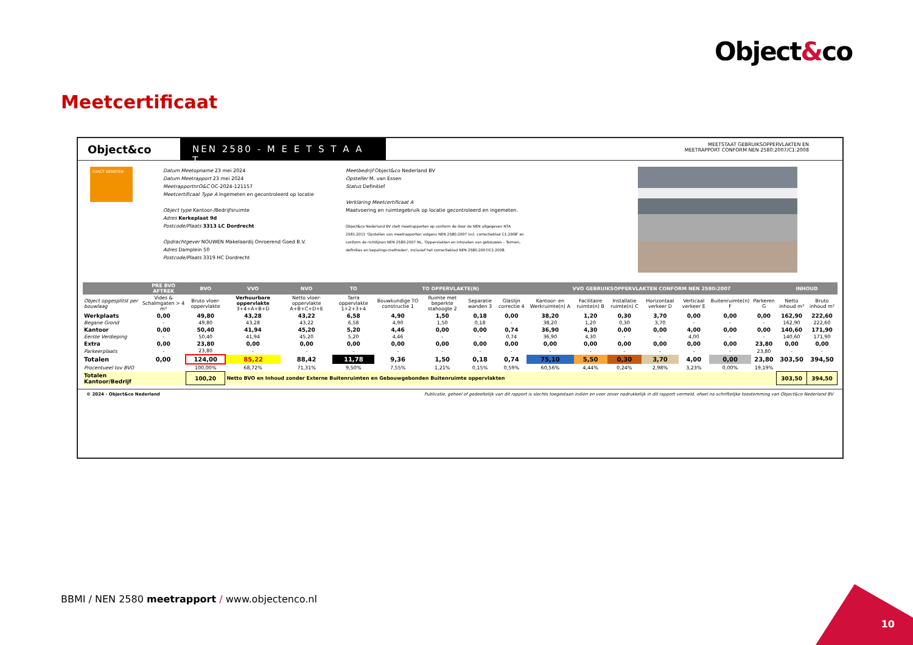Object&co
Meetcertificaat
Object&co
NEN 2580 - M E E T S T A A T
MEETSTAAT GEBRUIKSOPPERVLAKTEN EN
MEETRAPPORT CONFORM NEN 2580:2007/C1:2008
EXACT GEMETEN
Datum Meetopname 23 mei 2024
Datum Meetrapport 23 mei 2024
MeetrapportnrO&C OC-2024-121157
Meetcertificaat Type A Ingemeten en gecontroleerd op locatie
Object type Kantoor-/Bedrijfsruimte
Adres Kerkeplaat 9d
Postcode/Plaats 3313 LC Dordrecht
Opdrachtgever NOUWEN Makelaardij Onroerend Goed B.V.
Adres Damplein 50
Postcode/Plaats 3319 HC Dordrecht
Meetbedrijf Object&co Nederland BV
Opsteller M. van Essen
Status Definitief
Verklaring Meetcertificaat A
Maatvoering en ruimtegebruik op locatie gecontroleerd en ingemeten.
Object&co Nederland BV stelt meetrapporten op conform de door de NEN uitgegeven NTA 2581:2011 'Opstellen van meetrapporten volgens NEN 2580:2007 incl. correctieblad C1:2008' en conform de richtlijnen NEN 2580:2007 NL, 'Oppervlakten en inhouden van gebouwen – Termen, definities en bepalings-methoden', inclusief het correctieblad NEN 2580:2007/C1:2008.
| | PRE BVO AFTREK | BVO | VVO | NVO | TO | TO OPPERVLAKTE(N) | | | | VVO GEBRUIKSOPPERVLAKTEN CONFORM NEN 2580:2007 | | | | | | | INHOUD | |
| --- | --- | --- | --- | --- | --- | --- | --- | --- | --- | --- | --- | --- | --- | --- | --- | --- | --- | --- |
| Object opgesplitst per bouwlaag | Vides & Schalmgaten > 4 m² | Bruto vloer-oppervlakte | Verhuurbare oppervlakte 3+4+A+B+D | Netto vloer-oppervlakte A+B+C+D+E | Tarra oppervlakte 1+2+3+4 | Bouwkundige TO constructie 1 | Ruimte met beperkte stahoogte 2 | Separatie wanden 3 | Glaslijn correctie 4 | Kantoor- en Werkruimte(n) A | Facilitaire ruimte(n) B | Installatie ruimte(n) C | Horizontaal verkeer D | Verticaal verkeer E | Buitenruimte(n) F | Parkeren G | Netto inhoud m³ | Bruto inhoud m³ |
| Werkplaats | 0,00 | 49,80 | 43,28 | 43,22 | 6,58 | 4,90 | 1,50 | 0,18 | 0,00 | 38,20 | 1,20 | 0,30 | 3,70 | 0,00 | 0,00 | 0,00 | 162,90 | 222,60 |
| Begane Grond | - | 49,80 | 43,28 | 43,22 | 6,58 | 4,90 | 1,50 | 0,18 | - | 38,20 | 1,20 | 0,30 | 3,70 | - | - | - | 162,90 | 222,60 |
| Kantoor | 0,00 | 50,40 | 41,94 | 45,20 | 5,20 | 4,46 | 0,00 | 0,00 | 0,74 | 36,90 | 4,30 | 0,00 | 0,00 | 4,00 | 0,00 | 0,00 | 140,60 | 171,90 |
| Eerste Verdieping | - | 50,40 | 41,94 | 45,20 | 5,20 | 4,46 | - | - | 0,74 | 36,90 | 4,30 | - | - | 4,00 | - | - | 140,60 | 171,90 |
| Extra | 0,00 | 23,80 | 0,00 | 0,00 | 0,00 | 0,00 | 0,00 | 0,00 | 0,00 | 0,00 | 0,00 | 0,00 | 0,00 | 0,00 | 0,00 | 23,80 | 0,00 | 0,00 |
| Parkeerplaats | - | 23,80 | - | - | - | - | - | - | - | - | - | - | - | - | - | 23,80 | - | - |
| Totalen | 0,00 | 124,00 | 85,22 | 88,42 | 11,78 | 9,36 | 1,50 | 0,18 | 0,74 | 75,10 | 5,50 | 0,30 | 3,70 | 4,00 | 0,00 | 23,80 | 303,50 | 394,50 |
| Procentueel tov BVO | | 100,00% | 68,72% | 71,31% | 9,50% | 7,55% | 1,21% | 0,15% | 0,59% | 60,56% | 4,44% | 0,24% | 2,98% | 3,23% | 0,00% | 19,19% | | |
| Totalen Kantoor/Bedrijf | | 100,20 | Netto BVO en Inhoud zonder Externe Buitenruimten en Gebouwgebonden Buitenruimte oppervlakten | | | | | | | | | | | | | | 303,50 | 394,50 |
© 2024 - Object&co Nederland Publicatie, geheel of gedeeltelijk van dit rapport is slechts toegestaan indien en voor zover nadrukkelijk in dit rapport vermeld, ofwel na schriftelijke toestemming van Object&co Nederland BV.
BBMI / NEN 2580 meetrapport / www.objectenco.nl
10